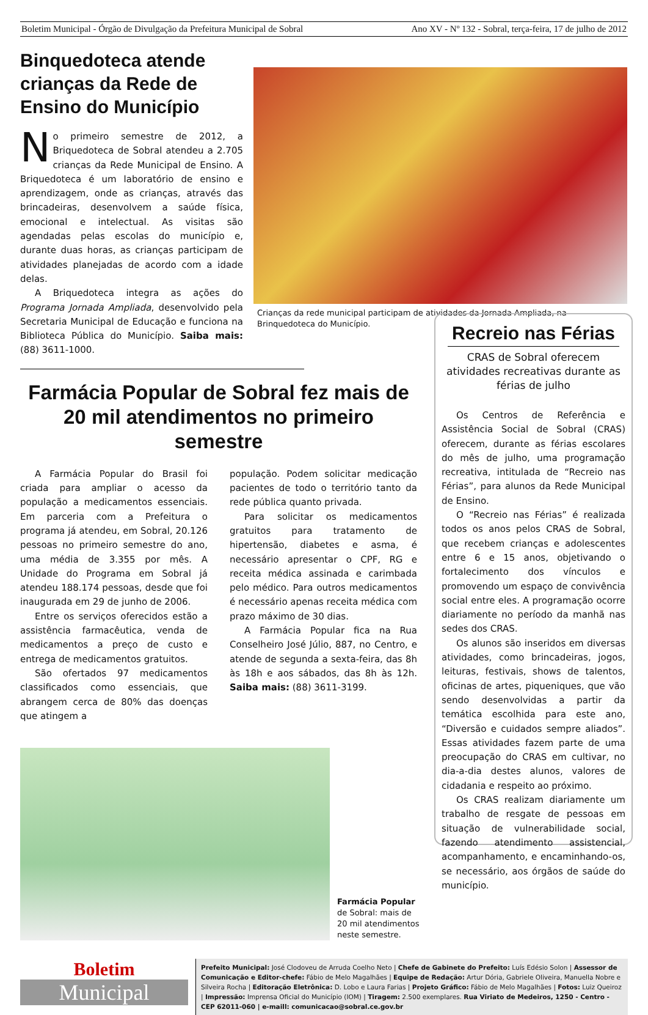Boletim Municipal - Órgão de Divulgação da Prefeitura Municipal de Sobral Ano XV - Nº 132 - Sobral, terça-feira, 17 de julho de 2012
Binquedoteca atende crianças da Rede de Ensino do Município
No primeiro semestre de 2012, a Briquedoteca de Sobral atendeu a 2.705 crianças da Rede Municipal de Ensino. A Briquedoteca é um laboratório de ensino e aprendizagem, onde as crianças, através das brincadeiras, desenvolvem a saúde física, emocional e intelectual. As visitas são agendadas pelas escolas do município e, durante duas horas, as crianças participam de atividades planejadas de acordo com a idade delas.
A Briquedoteca integra as ações do Programa Jornada Ampliada, desenvolvido pela Secretaria Municipal de Educação e funciona na Biblioteca Pública do Município. Saiba mais: (88) 3611-1000.
Crianças da rede municipal participam de atividades da Jornada Ampliada, na Brinquedoteca do Município.
Farmácia Popular de Sobral fez mais de 20 mil atendimentos no primeiro semestre
A Farmácia Popular do Brasil foi criada para ampliar o acesso da população a medicamentos essenciais. Em parceria com a Prefeitura o programa já atendeu, em Sobral, 20.126 pessoas no primeiro semestre do ano, uma média de 3.355 por mês. A Unidade do Programa em Sobral já atendeu 188.174 pessoas, desde que foi inaugurada em 29 de junho de 2006.
Entre os serviços oferecidos estão a assistência farmacêutica, venda de medicamentos a preço de custo e entrega de medicamentos gratuitos.
São ofertados 97 medicamentos classificados como essenciais, que abrangem cerca de 80% das doenças que atingem a
população. Podem solicitar medicação pacientes de todo o território tanto da rede pública quanto privada.
Para solicitar os medicamentos gratuitos para tratamento de hipertensão, diabetes e asma, é necessário apresentar o CPF, RG e receita médica assinada e carimbada pelo médico. Para outros medicamentos é necessário apenas receita médica com prazo máximo de 30 dias.
A Farmácia Popular fica na Rua Conselheiro José Júlio, 887, no Centro, e atende de segunda a sexta-feira, das 8h às 18h e aos sábados, das 8h às 12h. Saiba mais: (88) 3611-3199.
Farmácia Popular de Sobral: mais de 20 mil atendimentos neste semestre.
Recreio nas Férias
CRAS de Sobral oferecem atividades recreativas durante as férias de julho
Os Centros de Referência e Assistência Social de Sobral (CRAS) oferecem, durante as férias escolares do mês de julho, uma programação recreativa, intitulada de “Recreio nas Férias”, para alunos da Rede Municipal de Ensino.
O “Recreio nas Férias” é realizada todos os anos pelos CRAS de Sobral, que recebem crianças e adolescentes entre 6 e 15 anos, objetivando o fortalecimento dos vínculos e promovendo um espaço de convivência social entre eles. A programação ocorre diariamente no período da manhã nas sedes dos CRAS.
Os alunos são inseridos em diversas atividades, como brincadeiras, jogos, leituras, festivais, shows de talentos, oficinas de artes, piqueniques, que vão sendo desenvolvidas a partir da temática escolhida para este ano, “Diversão e cuidados sempre aliados”. Essas atividades fazem parte de uma preocupação do CRAS em cultivar, no dia-a-dia destes alunos, valores de cidadania e respeito ao próximo.
Os CRAS realizam diariamente um trabalho de resgate de pessoas em situação de vulnerabilidade social, fazendo atendimento assistencial, acompanhamento, e encaminhando-os, se necessário, aos órgãos de saúde do município.
Boletim
Municipal
Prefeito Municipal: José Clodoveu de Arruda Coelho Neto | Chefe de Gabinete do Prefeito: Luís Edésio Solon | Assessor de Comunicação e Editor-chefe: Fábio de Melo Magalhães | Equipe de Redação: Artur Dória, Gabriele Oliveira, Manuella Nobre e Silveira Rocha | Editoração Eletrônica: D. Lobo e Laura Farias | Projeto Gráfico: Fábio de Melo Magalhães | Fotos: Luiz Queiroz | Impressão: Imprensa Oficial do Município (IOM) | Tiragem: 2.500 exemplares. Rua Viriato de Medeiros, 1250 - Centro - CEP 62011-060 | e-maill: comunicacao@sobral.ce.gov.br